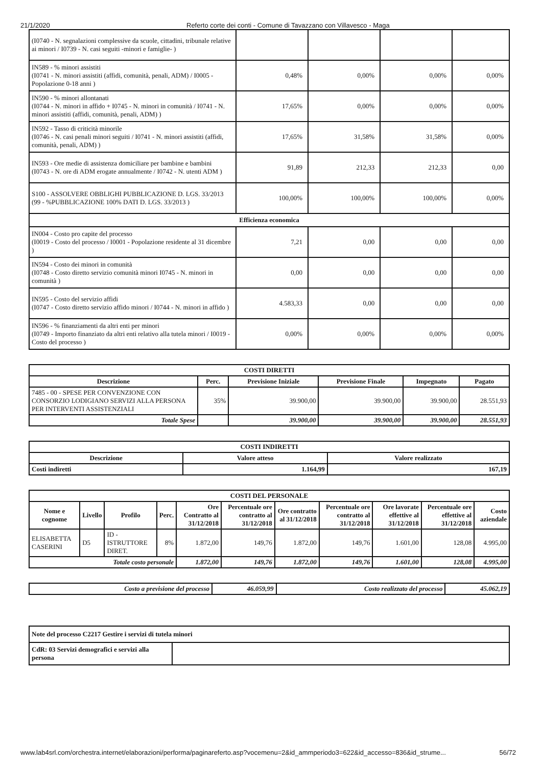21/1/2020 Referto corte dei conti - Comune di Tavazzano con Villavesco - Maga
| (I0740 - N. segnalazioni complessive da scuole, cittadini, tribunale relative ai minori / I0739 - N. casi seguiti -minori e famiglie- ) | | | | |
| IN589 - % minori assistiti (I0741 - N. minori assistiti (affidi, comunità, penali, ADM) / I0005 - Popolazione 0-18 anni ) | 0,48% | 0,00% | 0,00% | 0,00% |
| IN590 - % minori allontanati (I0744 - N. minori in affido + I0745 - N. minori in comunità / I0741 - N. minori assistiti (affidi, comunità, penali, ADM) ) | 17,65% | 0,00% | 0,00% | 0,00% |
| IN592 - Tasso di criticità minorile (I0746 - N. casi penali minori seguiti / I0741 - N. minori assistiti (affidi, comunità, penali, ADM) ) | 17,65% | 31,58% | 31,58% | 0,00% |
| IN593 - Ore medie di assistenza domiciliare per bambine e bambini (I0743 - N. ore di ADM erogate annualmente / I0742 - N. utenti ADM ) | 91,89 | 212,33 | 212,33 | 0,00 |
| S100 - ASSOLVERE OBBLIGHI PUBBLICAZIONE D. LGS. 33/2013 (99 - %PUBBLICAZIONE 100% DATI D. LGS. 33/2013 ) | 100,00% | 100,00% | 100,00% | 0,00% |
| Efficienza economica | | | | |
| IN004 - Costo pro capite del processo (I0019 - Costo del processo / I0001 - Popolazione residente al 31 dicembre ) | 7,21 | 0,00 | 0,00 | 0,00 |
| IN594 - Costo dei minori in comunità (I0748 - Costo diretto servizio comunità minori I0745 - N. minori in comunità ) | 0,00 | 0,00 | 0,00 | 0,00 |
| IN595 - Costo del servizio affidi (I0747 - Costo diretto servizio affido minori / I0744 - N. minori in affido ) | 4.583,33 | 0,00 | 0,00 | 0,00 |
| IN596 - % finanziamenti da altri enti per minori (I0749 - Importo finanziato da altri enti relativo alla tutela minori / I0019 - Costo del processo ) | 0,00% | 0,00% | 0,00% | 0,00% |
| COSTI DIRETTI | | | | | |
| --- | --- | --- | --- | --- | --- |
| Descrizione | Perc. | Previsione Iniziale | Previsione Finale | Impegnato | Pagato |
| 7485 - 00 - SPESE PER CONVENZIONE CON CONSORZIO LODIGIANO SERVIZI ALLA PERSONA PER INTERVENTI ASSISTENZIALI | 35% | 39.900,00 | 39.900,00 | 39.900,00 | 28.551,93 |
| Totale Spese | | 39.900,00 | 39.900,00 | 39.900,00 | 28.551,93 |
| COSTI INDIRETTI | | |
| --- | --- | --- |
| Descrizione | Valore atteso | Valore realizzato |
| Costi indiretti | 1.164,99 | 167,19 |
| COSTI DEL PERSONALE | | | | | | | | | | |
| --- | --- | --- | --- | --- | --- | --- | --- | --- | --- | --- |
| Nome e cognome | Livello | Profilo | Perc. | Ore Contratto al 31/12/2018 | Percentuale ore contratto al 31/12/2018 | Ore contratto al 31/12/2018 | Percentuale ore contratto al 31/12/2018 | Ore lavorate effettive al 31/12/2018 | Percentuale ore effettive al 31/12/2018 | Costo aziendale |
| ELISABETTA CASERINI | D5 | ID - ISTRUTTORE DIRET. | 8% | 1.872,00 | 149,76 | 1.872,00 | 149,76 | 1.601,00 | 128,08 | 4.995,00 |
| Totale costo personale | | | | 1.872,00 | 149,76 | 1.872,00 | 149,76 | 1.601,00 | 128,08 | 4.995,00 |
| Costo a previsione del processo | 46.059,99 | Costo realizzato del processo | 45.062,19 |
| Note del processo C2217 Gestire i servizi di tutela minori | |
| CdR: 03 Servizi demografici e servizi alla persona | |
www.lab4srl.com/orchestra.internet/elaborazioni/performa/paginareferto.asp?vocemenu=2&id_ammperiodo3=622&id_accesso=836&id_strume... 56/72